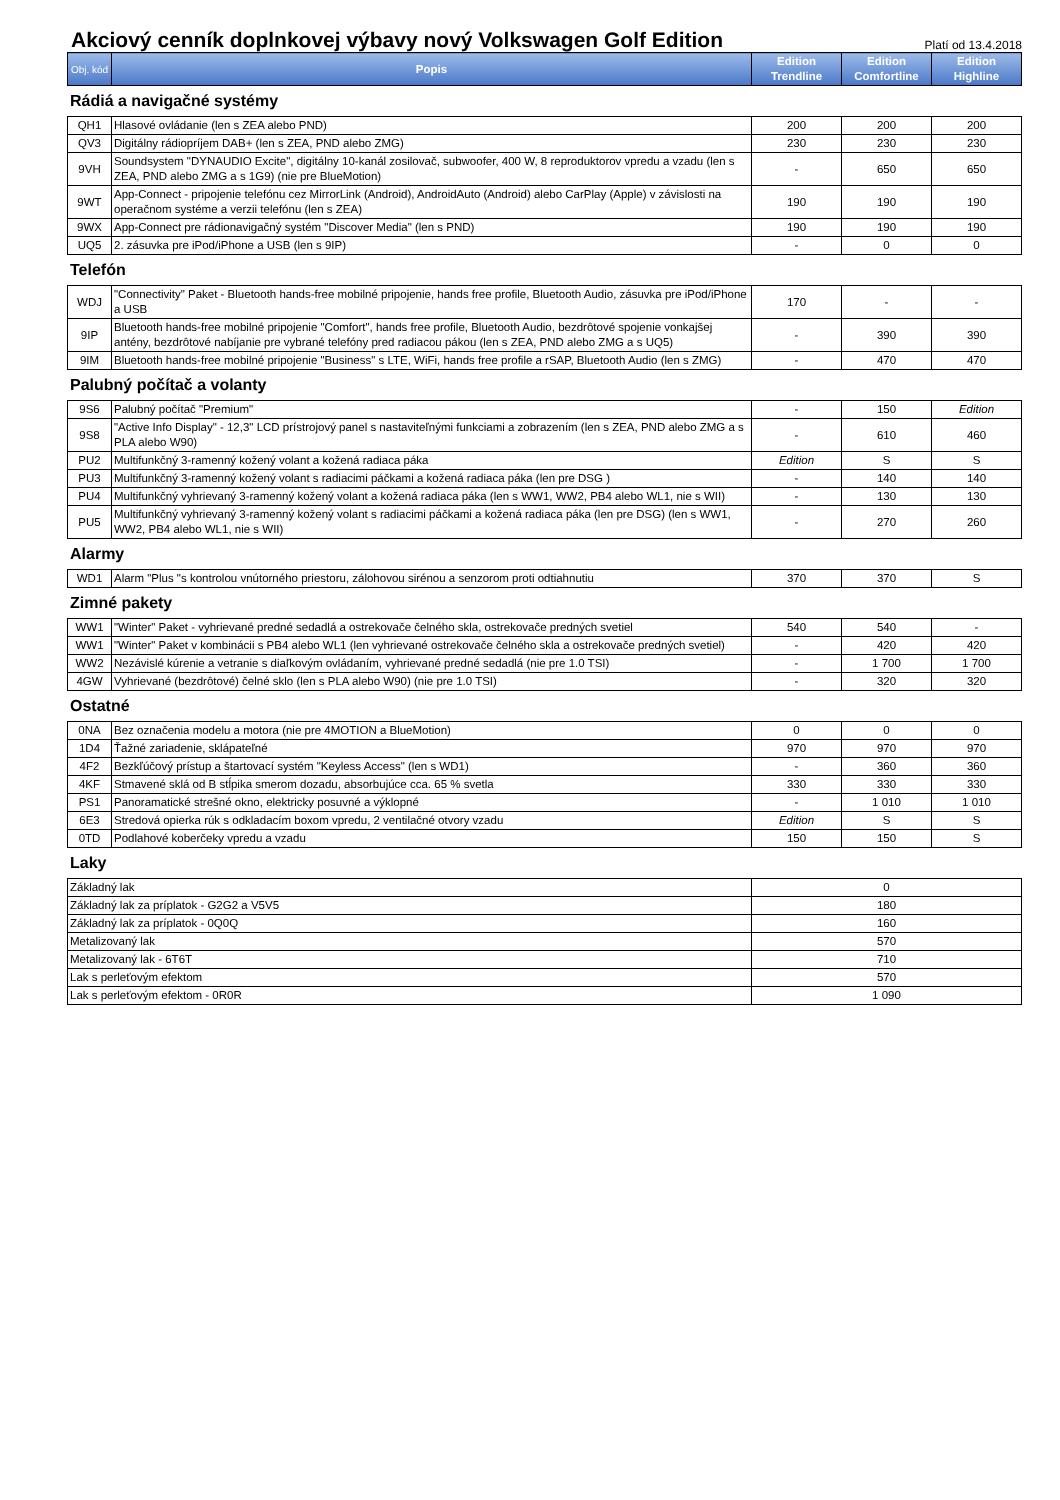Akciový cenník doplnkovej výbavy nový Volkswagen Golf Edition
Platí od 13.4.2018
| Obj. kód | Popis | Edition Trendline | Edition Comfortline | Edition Highline |
| --- | --- | --- | --- | --- |
Rádiá a navigačné systémy
| QH1 | Hlasové ovládanie (len s ZEA alebo PND) | 200 | 200 | 200 |
| QV3 | Digitálny rádiopríjem DAB+ (len s ZEA, PND alebo ZMG) | 230 | 230 | 230 |
| 9VH | Soundsystem "DYNAUDIO Excite", digitálny 10-kanál zosilovač, subwoofer, 400 W, 8 reproduktorov vpredu a vzadu (len s ZEA, PND alebo ZMG a s 1G9) (nie pre BlueMotion) | - | 650 | 650 |
| 9WT | App-Connect - pripojenie telefónu cez MirrorLink (Android), AndroidAuto (Android) alebo CarPlay (Apple) v závislosti na operačnom systéme a verzii telefónu (len s ZEA) | 190 | 190 | 190 |
| 9WX | App-Connect pre rádionavigačný systém "Discover Media" (len s PND) | 190 | 190 | 190 |
| UQ5 | 2. zásuvka pre iPod/iPhone a USB (len s 9IP) | - | 0 | 0 |
Telefón
| WDJ | "Connectivity" Paket - Bluetooth hands-free mobilné pripojenie, hands free profile, Bluetooth Audio, zásuvka pre iPod/iPhone a USB | 170 | - | - |
| 9IP | Bluetooth hands-free mobilné pripojenie "Comfort", hands free profile, Bluetooth Audio, bezdrôtové spojenie vonkajšej antény, bezdrôtové nabíjanie pre vybrané telefóny pred radiacou pákou (len s ZEA, PND alebo ZMG a s UQ5) | - | 390 | 390 |
| 9IM | Bluetooth hands-free mobilné pripojenie "Business" s LTE, WiFi, hands free profile a rSAP, Bluetooth Audio (len s ZMG) | - | 470 | 470 |
Palubný počítač a volanty
| 9S6 | Palubný počítač "Premium" | - | 150 | Edition |
| 9S8 | "Active Info Display" - 12,3" LCD prístrojový panel s nastaviteľnými funkciami a zobrazením (len s ZEA, PND alebo ZMG a s PLA alebo W90) | - | 610 | 460 |
| PU2 | Multifunkčný 3-ramenný kožený volant a kožená radiaca páka | Edition | S | S |
| PU3 | Multifunkčný 3-ramenný kožený volant s radiacimi páčkami a kožená radiaca páka (len pre DSG ) | - | 140 | 140 |
| PU4 | Multifunkčný vyhrievaný 3-ramenný kožený volant a kožená radiaca páka (len s WW1, WW2, PB4 alebo WL1, nie s WII) | - | 130 | 130 |
| PU5 | Multifunkčný vyhrievaný 3-ramenný kožený volant s radiacimi páčkami a kožená radiaca páka (len pre DSG) (len s WW1, WW2, PB4 alebo WL1, nie s WII) | - | 270 | 260 |
Alarmy
| WD1 | Alarm "Plus "s kontrolou vnútorného priestoru, zálohovou sirénou a senzorom proti odtiahnutiu | 370 | 370 | S |
Zimné pakety
| WW1 | "Winter" Paket - vyhrievané predné sedadlá a ostrekovače čelného skla, ostrekovače predných svetiel | 540 | 540 | - |
| WW1 | "Winter" Paket v kombinácii s PB4 alebo WL1 (len vyhrievané ostrekovače čelného skla a ostrekovače predných svetiel) | - | 420 | 420 |
| WW2 | Nezávislé kúrenie a vetranie s diaľkovým ovládaním, vyhrievané predné sedadlá (nie pre 1.0 TSI) | - | 1 700 | 1 700 |
| 4GW | Vyhrievané (bezdrôtové) čelné sklo (len s PLA alebo W90) (nie pre 1.0 TSI) | - | 320 | 320 |
Ostatné
| 0NA | Bez označenia modelu a motora (nie pre 4MOTION a BlueMotion) | 0 | 0 | 0 |
| 1D4 | Ťažné zariadenie, sklápateľné | 970 | 970 | 970 |
| 4F2 | Bezkľúčový prístup a štartovací systém "Keyless Access" (len s WD1) | - | 360 | 360 |
| 4KF | Stmavené sklá od B stĺpika smerom dozadu, absorbujúce cca. 65 % svetla | 330 | 330 | 330 |
| PS1 | Panoramatické strešné okno, elektricky posuvné a výklopné | - | 1 010 | 1 010 |
| 6E3 | Stredová opierka rúk s odkladacím boxom vpredu, 2 ventilačné otvory vzadu | Edition | S | S |
| 0TD | Podlahové koberčeky vpredu a vzadu | 150 | 150 | S |
Laky
| Základný lak | 0 |
| Základný lak za príplatok - G2G2 a V5V5 | 180 |
| Základný lak za príplatok - 0Q0Q | 160 |
| Metalizovaný lak | 570 |
| Metalizovaný lak - 6T6T | 710 |
| Lak s perleťovým efektom | 570 |
| Lak s perleťovým efektom - 0R0R | 1 090 |